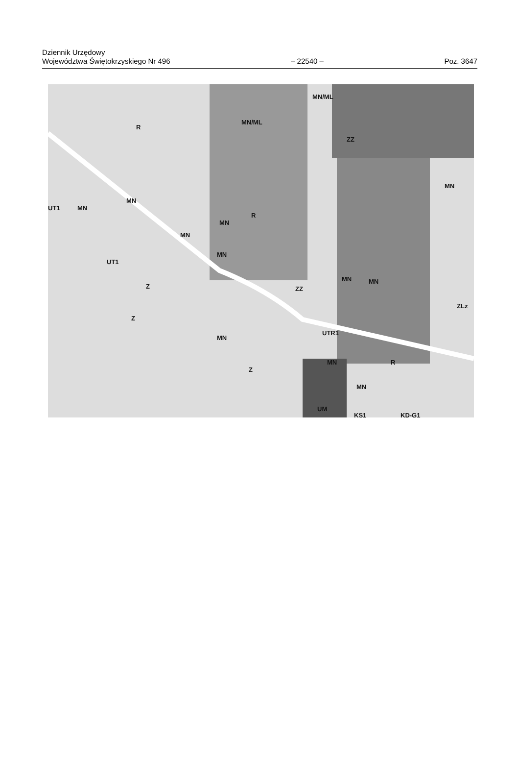Dziennik Urzędowy
Województwa Świętokrzyskiego Nr 496
– 22540 –
Poz. 3647
R
MN/ML
MN/ML
ZZ
MN
UT1
MN
MN
R
MN
MN
MN
UT1
Z ZZ
MN MN
ZLz
Z
UTR1
MN
MN R
Z
MN
UM
KS1 KD-G1